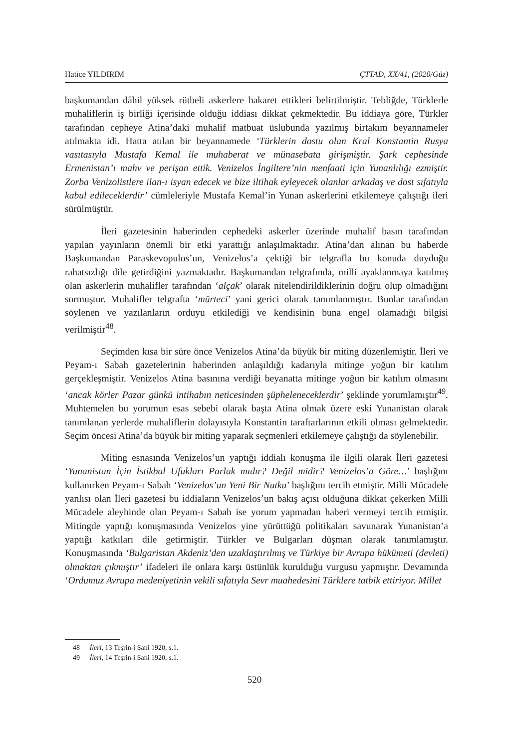Hatice YILDIRIM ÇTTAD, XX/41, (2020/Güz)
başkumandan dâhil yüksek rütbeli askerlere hakaret ettikleri belirtilmiştir. Tebliğde, Türklerle muhaliflerin iş birliği içerisinde olduğu iddiası dikkat çekmektedir. Bu iddiaya göre, Türkler tarafından cepheye Atina’daki muhalif matbuat üslubunda yazılmış birtakım beyannameler atılmakta idi. Hatta atılan bir beyannamede ‘Türklerin dostu olan Kral Konstantin Rusya vasıtasıyla Mustafa Kemal ile muhaberat ve münasebata girişmiştir. Şark cephesinde Ermenistan’ı mahv ve perişan ettik. Venizelos İngiltere’nin menfaati için Yunanlılığı ezmiştir. Zorba Venizolistlere ilan-ı isyan edecek ve bize iltihak eyleyecek olanlar arkadaş ve dost sıfatıyla kabul edileceklerdir’ cümleleriyle Mustafa Kemal’in Yunan askerlerini etkilemeye çalıştığı ileri sürülmüştür.
İleri gazetesinin haberinden cephedeki askerler üzerinde muhalif basın tarafından yapılan yayınların önemli bir etki yarattığı anlaşılmaktadır. Atina’dan alınan bu haberde Başkumandan Paraskevopulos’un, Venizelos’a çektiği bir telgrafla bu konuda duyduğu rahatsızlığı dile getirdiğini yazmaktadır. Başkumandan telgrafında, milli ayaklanmaya katılmış olan askerlerin muhalifler tarafından ‘alçak’ olarak nitelendirildiklerinin doğru olup olmadığını sormuştur. Muhalifler telgrafta ‘mürteci’ yani gerici olarak tanımlanmıştır. Bunlar tarafından söylenen ve yazılanların orduyu etkilediği ve kendisinin buna engel olamadığı bilgisi verilmiştir<sup>48</sup>.
Seçimden kısa bir süre önce Venizelos Atina’da büyük bir miting düzenlemiştir. İleri ve Peyam-ı Sabah gazetelerinin haberinden anlaşıldığı kadarıyla mitinge yoğun bir katılım gerçekleşmiştir. Venizelos Atina basınına verdiği beyanatta mitinge yoğun bir katılım olmasını ‘ancak körler Pazar günkü intihabın neticesinden şüpheleneceklerdir’ şeklinde yorumlamıştır<sup>49</sup>. Muhtemelen bu yorumun esas sebebi olarak başta Atina olmak üzere eski Yunanistan olarak tanımlanan yerlerde muhaliflerin dolayısıyla Konstantin taraftarlarının etkili olması gelmektedir. Seçim öncesi Atina’da büyük bir miting yaparak seçmenleri etkilemeye çalıştığı da söylenebilir.
Miting esnasında Venizelos’un yaptığı iddialı konuşma ile ilgili olarak İleri gazetesi ‘Yunanistan İçin İstikbal Ufukları Parlak mıdır? Değil midir? Venizelos’a Göre…’ başlığını kullanırken Peyam-ı Sabah ‘Venizelos’un Yeni Bir Nutku’ başlığını tercih etmiştir. Milli Mücadele yanlısı olan İleri gazetesi bu iddiaların Venizelos’un bakış açısı olduğuna dikkat çekerken Milli Mücadele aleyhinde olan Peyam-ı Sabah ise yorum yapmadan haberi vermeyi tercih etmiştir. Mitingde yaptığı konuşmasında Venizelos yine yürüttüğü politikaları savunarak Yunanistan’a yaptığı katkıları dile getirmiştir. Türkler ve Bulgarları düşman olarak tanımlamıştır. Konuşmasında ‘Bulgaristan Akdeniz’den uzaklaştırılmış ve Türkiye bir Avrupa hükümeti (devleti) olmaktan çıkmıştır’ ifadeleri ile onlara karşı üstünlük kurulduğu vurgusu yapmıştır. Devamında ‘Ordumuz Avrupa medeniyetinin vekili sıfatıyla Sevr muahedesini Türklere tatbik ettiriyor. Millet
48 İleri, 13 Teşrin-i Sani 1920, s.1.
49 İleri, 14 Teşrin-i Sani 1920, s.1.
520